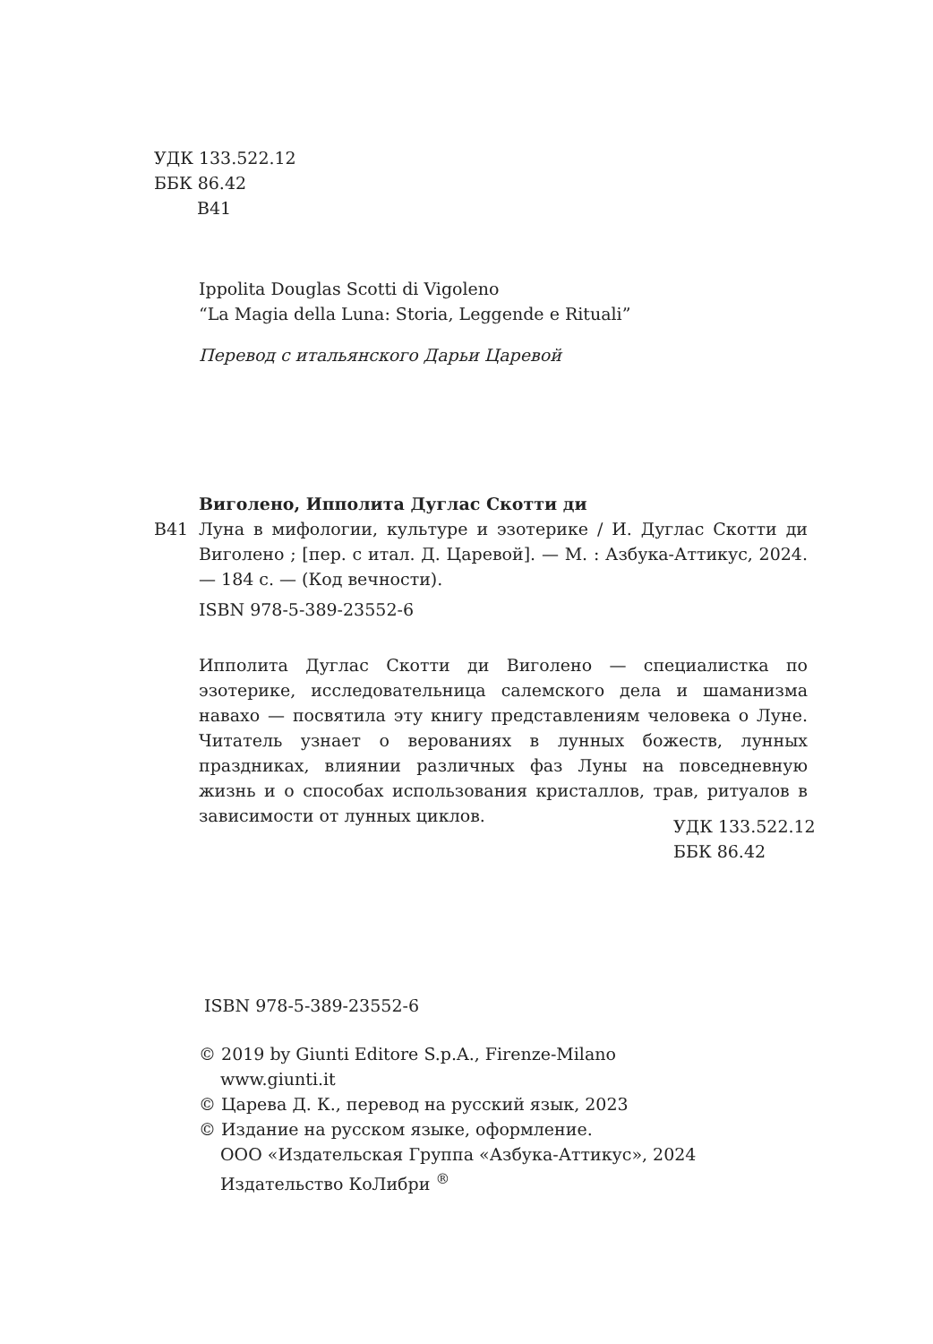УДК 133.522.12
ББК 86.42
В41
Ippolita Douglas Scotti di Vigoleno
“La Magia della Luna: Storia, Leggende e Rituali”
Перевод с итальянского Дарьи Царевой
Виголено, Ипполита Дуглас Скотти ди
В41 Луна в мифологии, культуре и эзотерике / И. Дуглас Скотти ди Виголено ; [пер. с итал. Д. Царевой]. — М. : Азбука-Аттикус, 2024. — 184 с. — (Код вечности).
ISBN 978-5-389-23552-6
Ипполита Дуглас Скотти ди Виголено — специалистка по эзотерике, исследовательница салемского дела и шаманизма навахо — посвятила эту книгу представлениям человека о Луне. Читатель узнает о верованиях в лунных божеств, лунных праздниках, влиянии различных фаз Луны на повседневную жизнь и о способах использования кристаллов, трав, ритуалов в зависимости от лунных циклов.
УДК 133.522.12
ББК 86.42
ISBN 978-5-389-23552-6
© 2019 by Giunti Editore S.p.A., Firenze-Milano
www.giunti.it
© Царева Д. К., перевод на русский язык, 2023
© Издание на русском языке, оформление.
ООО «Издательская Группа «Азбука-Аттикус», 2024
Издательство КоЛибри <sup>®</sup>